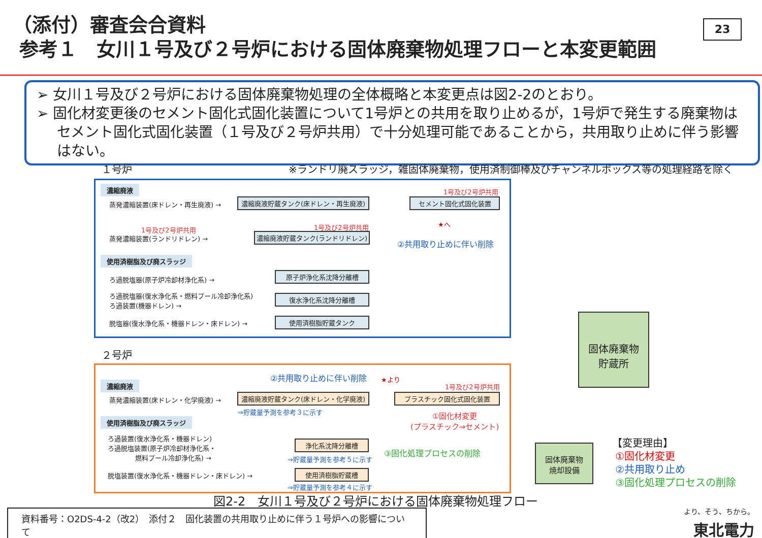（添付）審査会合資料
参考１　女川１号及び２号炉における固体廃棄物処理フローと本変更範囲
23
➢ 女川１号及び２号炉における固体廃棄物処理の全体概略と本変更点は図2-2のとおり。
➢ 固化材変更後のセメント固化式固化装置について1号炉との共用を取り止めるが，1号炉で発生する廃棄物はセメント固化式固化装置（１号及び２号炉共用）で十分処理可能であることから，共用取り止めに伴う影響はない。
１号炉
※ランドリ廃スラッジ，雑固体廃棄物，使用済制御棒及びチャンネルボックス等の処理経路を除く
濃縮廃液
蒸発濃縮装置(床ドレン・再生廃液) → 濃縮廃液貯蔵タンク(床ドレン・再生廃液)
1号及び2号炉共用
セメント固化式固化装置
★へ
1号及び2号炉共用 1号及び2号炉共用
蒸発濃縮装置(ランドリドレン) →
濃縮廃液貯蔵タンク(ランドリドレン)
②共用取り止めに伴い削除
使用済樹脂及び廃スラッジ
ろ過脱塩器(原子炉冷却材浄化系) →
原子炉浄化系沈降分離槽
ろ過脱塩器(復水浄化系・燃料プール冷却浄化系)
ろ過装置(機器ドレン) →
復水浄化系沈降分離槽
脱塩器(復水浄化系・機器ドレン・床ドレン) → 使用済樹脂貯蔵タンク
固体廃棄物
貯蔵所
２号炉
②共用取り止めに伴い削除 ★より
1号及び2号炉共用
濃縮廃液
蒸発濃縮装置(床ドレン・化学廃液) → 濃縮廃液貯蔵タンク(床ドレン・化学廃液) プラスチック固化式固化装置
⇒貯蔵量予測を参考３に示す
①固化材変更
(プラスチック⇒セメント)
使用済樹脂及び廃スラッジ
ろ過装置(復水浄化系・機器ドレン)
ろ過脱塩装置(原子炉冷却材浄化系・
燃料プール冷却浄化系) →
浄化系沈降分離槽
⇒貯蔵量予測を参考５に示す
③固化処理プロセスの削除
脱塩装置(復水浄化系・機器ドレン・床ドレン) → 使用済樹脂貯蔵槽
⇒貯蔵量予測を参考４に示す
固体廃棄物
焼却設備
【変更理由】
①固化材変更
②共用取り止め
③固化処理プロセスの削除
図2-2　女川１号及び２号炉における固体廃棄物処理フロー
資料番号：O2DS-4-2（改2）　添付２　固化装置の共用取り止めに伴う１号炉への影響について
より、そう、ちから。
東北電力